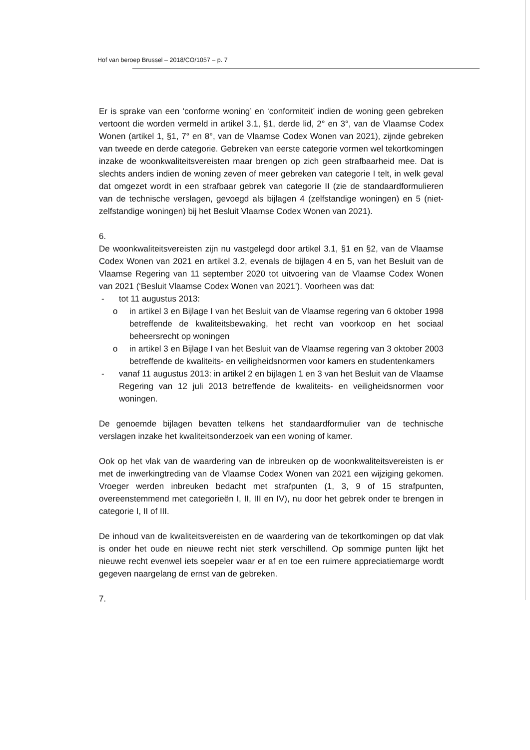Hof van beroep Brussel – 2018/CO/1057 – p. 7
Er is sprake van een ‘conforme woning’ en ‘conformiteit’ indien de woning geen gebreken vertoont die worden vermeld in artikel 3.1, §1, derde lid, 2° en 3°, van de Vlaamse Codex Wonen (artikel 1, §1, 7° en 8°, van de Vlaamse Codex Wonen van 2021), zijnde gebreken van tweede en derde categorie. Gebreken van eerste categorie vormen wel tekortkomingen inzake de woonkwaliteitsvereisten maar brengen op zich geen strafbaarheid mee. Dat is slechts anders indien de woning zeven of meer gebreken van categorie I telt, in welk geval dat omgezet wordt in een strafbaar gebrek van categorie II (zie de standaardformulieren van de technische verslagen, gevoegd als bijlagen 4 (zelfstandige woningen) en 5 (niet-zelfstandige woningen) bij het Besluit Vlaamse Codex Wonen van 2021).
6.
De woonkwaliteitsvereisten zijn nu vastgelegd door artikel 3.1, §1 en §2, van de Vlaamse Codex Wonen van 2021 en artikel 3.2, evenals de bijlagen 4 en 5, van het Besluit van de Vlaamse Regering van 11 september 2020 tot uitvoering van de Vlaamse Codex Wonen van 2021 (‘Besluit Vlaamse Codex Wonen van 2021’). Voorheen was dat:
- tot 11 augustus 2013:
o in artikel 3 en Bijlage I van het Besluit van de Vlaamse regering van 6 oktober 1998 betreffende de kwaliteitsbewaking, het recht van voorkoop en het sociaal beheersrecht op woningen
o in artikel 3 en Bijlage I van het Besluit van de Vlaamse regering van 3 oktober 2003 betreffende de kwaliteits- en veiligheidsnormen voor kamers en studentenkamers
- vanaf 11 augustus 2013: in artikel 2 en bijlagen 1 en 3 van het Besluit van de Vlaamse Regering van 12 juli 2013 betreffende de kwaliteits- en veiligheidsnormen voor woningen.
De genoemde bijlagen bevatten telkens het standaardformulier van de technische verslagen inzake het kwaliteitsonderzoek van een woning of kamer.
Ook op het vlak van de waardering van de inbreuken op de woonkwaliteitsvereisten is er met de inwerkingtreding van de Vlaamse Codex Wonen van 2021 een wijziging gekomen. Vroeger werden inbreuken bedacht met strafpunten (1, 3, 9 of 15 strafpunten, overeenstemmend met categorieën I, II, III en IV), nu door het gebrek onder te brengen in categorie I, II of III.
De inhoud van de kwaliteitsvereisten en de waardering van de tekortkomingen op dat vlak is onder het oude en nieuwe recht niet sterk verschillend. Op sommige punten lijkt het nieuwe recht evenwel iets soepeler waar er af en toe een ruimere appreciatiemarge wordt gegeven naargelang de ernst van de gebreken.
7.